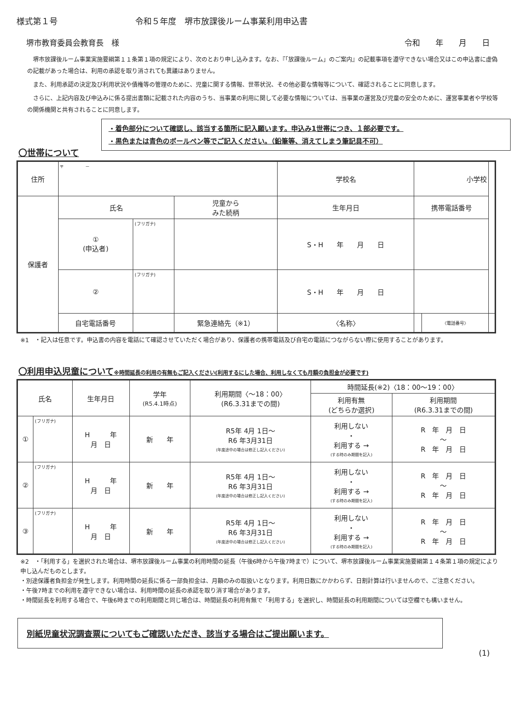様式第１号 令和５年度　堺市放課後ルーム事業利用申込書
堺市教育委員会教育長　様 令和　　年　　月　　日
堺市放課後ルーム事業実施要綱第１１条第１項の規定により、次のとおり申し込みます。なお、『「放課後ルーム」のご案内』の記載事項を遵守できない場合又はこの申込書に虚偽の記載があった場合は、利用の承認を取り消されても異議はありません。
また、利用承認の決定及び利用状況や債権等の管理のために、児童に関する情報、世帯状況、その他必要な情報等について、確認されることに同意します。
さらに、上記内容及び申込みに係る提出書類に記載された内容のうち、当事業の利用に関して必要な情報については、当事業の運営及び児童の安全のために、運営事業者や学校等の関係機関と共有されることに同意します。
・着色部分について確認し、該当する箇所に記入願います。申込み1世帯につき、１部必要です。
・黒色または青色のボールペン等でご記入ください。（鉛筆等、消えてしまう筆記具不可）
〇世帯について
| 住所 | 〒 － | | | | 学校名 | 小学校 | | |
| 保護者 | 氏名 | | 児童から みた続柄 | 生年月日 | | 携帯電話番号 | | |
| | ① (申込者) | (フリガナ) | | S・H 年 月 日 | | | | |
| | ② | (フリガナ) | | S・H 年 月 日 | | | | |
| | 自宅電話番号 | | 緊急連絡先（※1） | | 〈名称〉 | | 〈電話番号〉 | |
※1　・記入は任意です。申込書の内容を電話にて確認させていただく場合があり、保護者の携帯電話及び自宅の電話につながらない際に使用することがあります。
〇利用申込児童について※時間延長の利用の有無もご記入ください(利用するにした場合、利用しなくても月額の負担金が必要です)
| 氏名 | | 生年月日 | 学年 (R5.4.1時点) | 利用期間〈～18：00〉 (R6.3.31までの間) | 時間延長(※2)〈18：00～19：00〉 | |
| --- | --- | --- | --- | --- | --- | --- |
| | | | | | 利用有無 (どちらか選択) | 利用期間 (R6.3.31までの間) |
| ① | (フリガナ) | H 年 月 日 | 新 年 | R5年 4月 1日～ R6 年3月31日 (年度途中の場合は修正し記入ください) | 利用しない ・ 利用する → (する時のみ期間を記入) | R 年 月 日 ～ R 年 月 日 |
| ② | (フリガナ) | H 年 月 日 | 新 年 | R5年 4月 1日～ R6 年3月31日 (年度途中の場合は修正し記入ください) | 利用しない ・ 利用する → (する時のみ期間を記入) | R 年 月 日 ～ R 年 月 日 |
| ③ | (フリガナ) | H 年 月 日 | 新 年 | R5年 4月 1日～ R6 年3月31日 (年度途中の場合は修正し記入ください) | 利用しない ・ 利用する → (する時のみ期間を記入) | R 年 月 日 ～ R 年 月 日 |
※2　・「利用する」を選択された場合は、堺市放課後ルーム事業の利用時間の延長（午後6時から午後7時まで）について、堺市放課後ルーム事業実施要綱第１４条第１項の規定により申し込んだものとします。
・別途保護者負担金が発生します。利用時間の延長に係る一部負担金は、月額のみの取扱いとなります。利用日数にかかわらず、日割計算は行いませんので、ご注意ください。
・午後7時までの利用を遵守できない場合は、利用時間の延長の承認を取り消す場合があります。
・時間延長を利用する場合で、午後6時までの利用期間と同じ場合は、時間延長の利用有無で「利用する」を選択し、時間延長の利用期間については空欄でも構いません。
別紙児童状況調査票についてもご確認いただき、該当する場合はご提出願います。
(1)